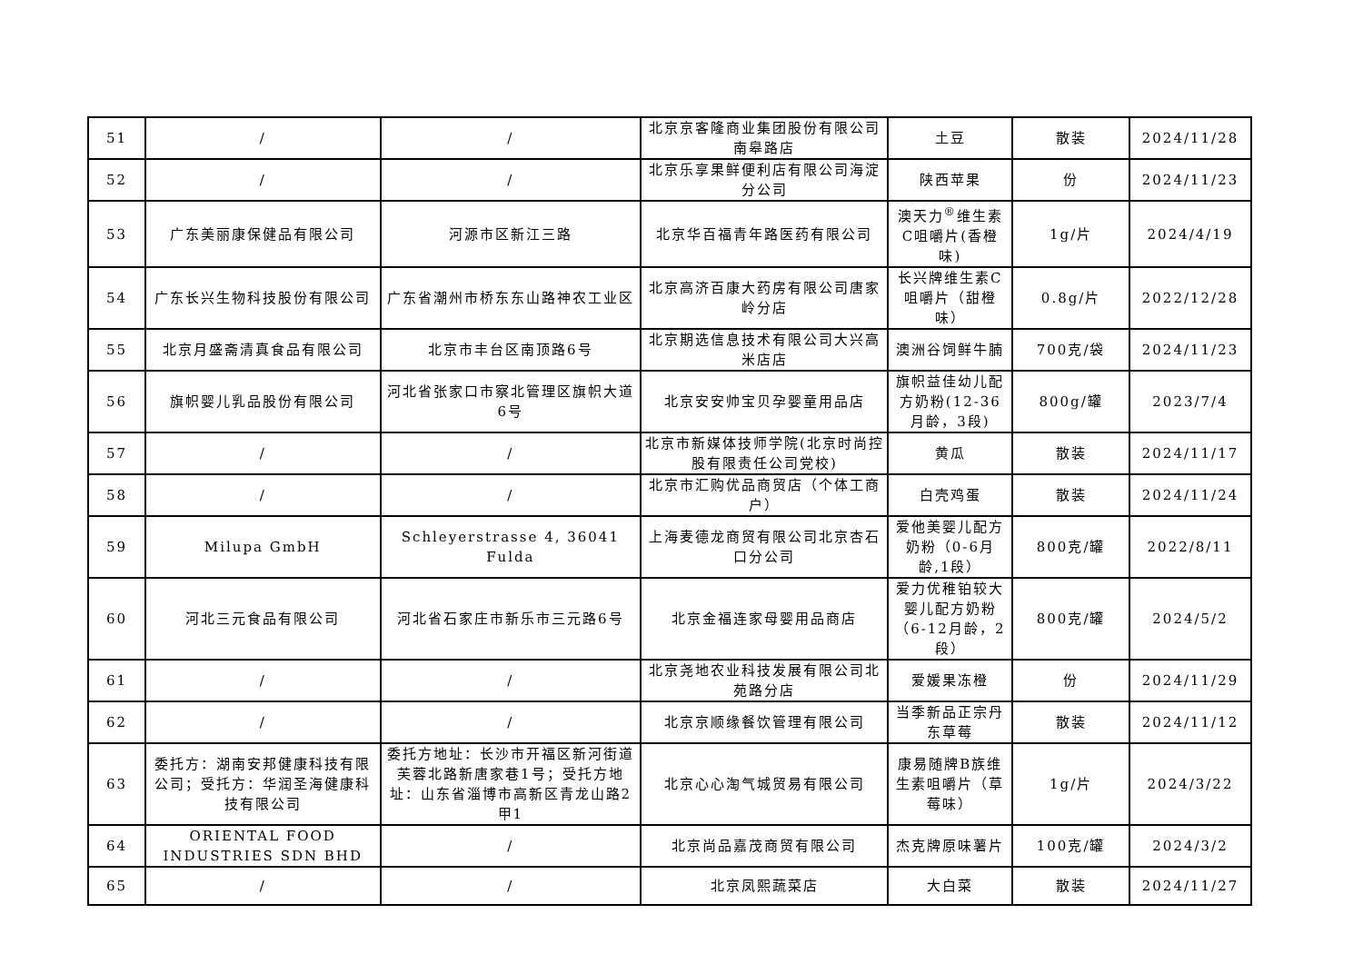| 51 | / | / | 北京京客隆商业集团股份有限公司南皋路店 | 土豆 | 散装 | 2024/11/28 |
| 52 | / | / | 北京乐享果鲜便利店有限公司海淀分公司 | 陕西苹果 | 份 | 2024/11/23 |
| 53 | 广东美丽康保健品有限公司 | 河源市区新江三路 | 北京华百福青年路医药有限公司 | 澳天力<sup>®</sup>维生素C咀嚼片(香橙味) | 1g/片 | 2024/4/19 |
| 54 | 广东长兴生物科技股份有限公司 | 广东省潮州市桥东东山路神农工业区 | 北京高济百康大药房有限公司唐家岭分店 | 长兴牌维生素C咀嚼片（甜橙味） | 0.8g/片 | 2022/12/28 |
| 55 | 北京月盛斋清真食品有限公司 | 北京市丰台区南顶路6号 | 北京期选信息技术有限公司大兴高米店店 | 澳洲谷饲鲜牛腩 | 700克/袋 | 2024/11/23 |
| 56 | 旗帜婴儿乳品股份有限公司 | 河北省张家口市察北管理区旗帜大道6号 | 北京安安帅宝贝孕婴童用品店 | 旗帜益佳幼儿配方奶粉(12-36月龄，3段) | 800g/罐 | 2023/7/4 |
| 57 | / | / | 北京市新媒体技师学院(北京时尚控股有限责任公司党校) | 黄瓜 | 散装 | 2024/11/17 |
| 58 | / | / | 北京市汇购优品商贸店（个体工商户） | 白壳鸡蛋 | 散装 | 2024/11/24 |
| 59 | Milupa GmbH | Schleyerstrasse 4, 36041 Fulda | 上海麦德龙商贸有限公司北京杏石口分公司 | 爱他美婴儿配方奶粉（0-6月龄,1段） | 800克/罐 | 2022/8/11 |
| 60 | 河北三元食品有限公司 | 河北省石家庄市新乐市三元路6号 | 北京金福连家母婴用品商店 | 爱力优稚铂较大婴儿配方奶粉（6-12月龄，2段） | 800克/罐 | 2024/5/2 |
| 61 | / | / | 北京尧地农业科技发展有限公司北苑路分店 | 爱媛果冻橙 | 份 | 2024/11/29 |
| 62 | / | / | 北京京顺缘餐饮管理有限公司 | 当季新品正宗丹东草莓 | 散装 | 2024/11/12 |
| 63 | 委托方：湖南安邦健康科技有限公司；受托方：华润圣海健康科技有限公司 | 委托方地址：长沙市开福区新河街道芙蓉北路新唐家巷1号；受托方地址：山东省淄博市高新区青龙山路2甲1 | 北京心心淘气城贸易有限公司 | 康易随牌B族维生素咀嚼片（草莓味） | 1g/片 | 2024/3/22 |
| 64 | ORIENTAL FOOD INDUSTRIES SDN BHD | / | 北京尚品嘉茂商贸有限公司 | 杰克牌原味薯片 | 100克/罐 | 2024/3/2 |
| 65 | / | / | 北京凤熙蔬菜店 | 大白菜 | 散装 | 2024/11/27 |